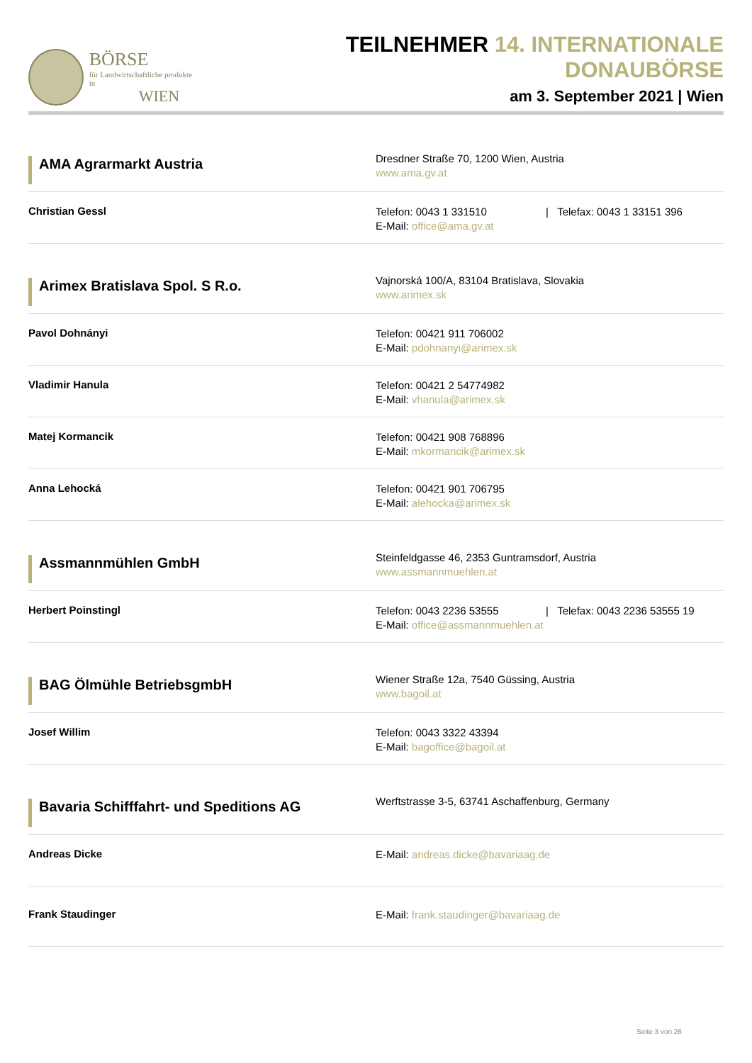BÖRSE
für Landwirtschaftliche produkte in
WIEN
TEILNEHMER 14. INTERNATIONALE DONAUBÖRSE
am 3. September 2021 | Wien
AMA Agrarmarkt Austria
Dresdner Straße 70, 1200 Wien, Austria
www.ama.gv.at
Christian Gessl
Telefon: 0043 1 331510 | Telefax: 0043 1 33151 396
E-Mail: office@ama.gv.at
Arimex Bratislava Spol. S R.o.
Vajnorská 100/A, 83104 Bratislava, Slovakia
www.arimex.sk
Pavol Dohnányi
Telefon: 00421 911 706002
E-Mail: pdohnanyi@arimex.sk
Vladimir Hanula
Telefon: 00421 2 54774982
E-Mail: vhanula@arimex.sk
Matej Kormancik
Telefon: 00421 908 768896
E-Mail: mkormancik@arimex.sk
Anna Lehocká
Telefon: 00421 901 706795
E-Mail: alehocka@arimex.sk
Assmannmühlen GmbH
Steinfeldgasse 46, 2353 Guntramsdorf, Austria
www.assmannmuehlen.at
Herbert Poinstingl
Telefon: 0043 2236 53555 | Telefax: 0043 2236 53555 19
E-Mail: office@assmannmuehlen.at
BAG Ölmühle BetriebsgmbH
Wiener Straße 12a, 7540 Güssing, Austria
www.bagoil.at
Josef Willim
Telefon: 0043 3322 43394
E-Mail: bagoffice@bagoil.at
Bavaria Schifffahrt- und Speditions AG
Werftstrasse 3-5, 63741 Aschaffenburg, Germany
Andreas Dicke
E-Mail: andreas.dicke@bavariaag.de
Frank Staudinger
E-Mail: frank.staudinger@bavariaag.de
Seite 3 von 26